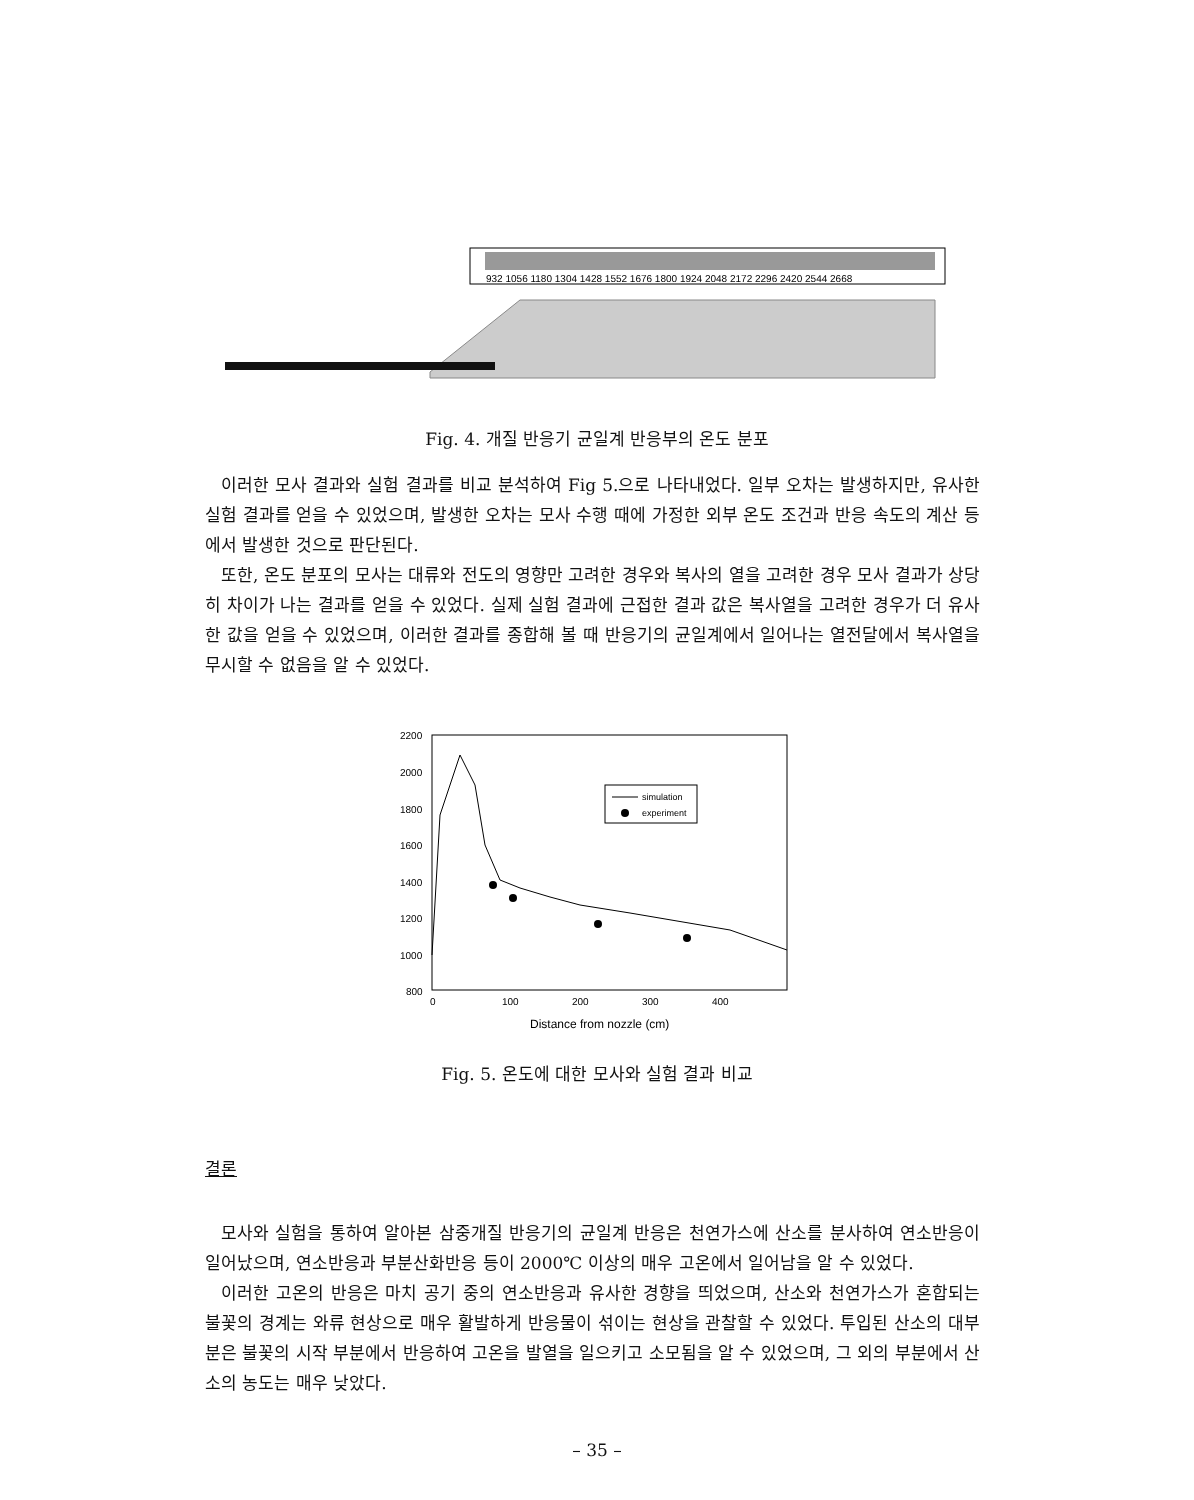932 1056 1180 1304 1428 1552 1676 1800 1924 2048 2172 2296 2420 2544 2668
Fig. 4. 개질 반응기 균일계 반응부의 온도 분포
이러한 모사 결과와 실험 결과를 비교 분석하여 Fig 5.으로 나타내었다. 일부 오차는 발생하지만, 유사한 실험 결과를 얻을 수 있었으며, 발생한 오차는 모사 수행 때에 가정한 외부 온도 조건과 반응 속도의 계산 등에서 발생한 것으로 판단된다.
또한, 온도 분포의 모사는 대류와 전도의 영향만 고려한 경우와 복사의 열을 고려한 경우 모사 결과가 상당히 차이가 나는 결과를 얻을 수 있었다. 실제 실험 결과에 근접한 결과 값은 복사열을 고려한 경우가 더 유사한 값을 얻을 수 있었으며, 이러한 결과를 종합해 볼 때 반응기의 균일계에서 일어나는 열전달에서 복사열을 무시할 수 없음을 알 수 있었다.
2200
2000
1800
1600
1400
1200
1000
800
0
100
200
300
400
Distance from nozzle (cm)
simulation
experiment
Fig. 5. 온도에 대한 모사와 실험 결과 비교
결론
모사와 실험을 통하여 알아본 삼중개질 반응기의 균일계 반응은 천연가스에 산소를 분사하여 연소반응이 일어났으며, 연소반응과 부분산화반응 등이 2000℃ 이상의 매우 고온에서 일어남을 알 수 있었다.
이러한 고온의 반응은 마치 공기 중의 연소반응과 유사한 경향을 띄었으며, 산소와 천연가스가 혼합되는 불꽃의 경계는 와류 현상으로 매우 활발하게 반응물이 섞이는 현상을 관찰할 수 있었다. 투입된 산소의 대부분은 불꽃의 시작 부분에서 반응하여 고온을 발열을 일으키고 소모됨을 알 수 있었으며, 그 외의 부분에서 산소의 농도는 매우 낮았다.
– 35 –